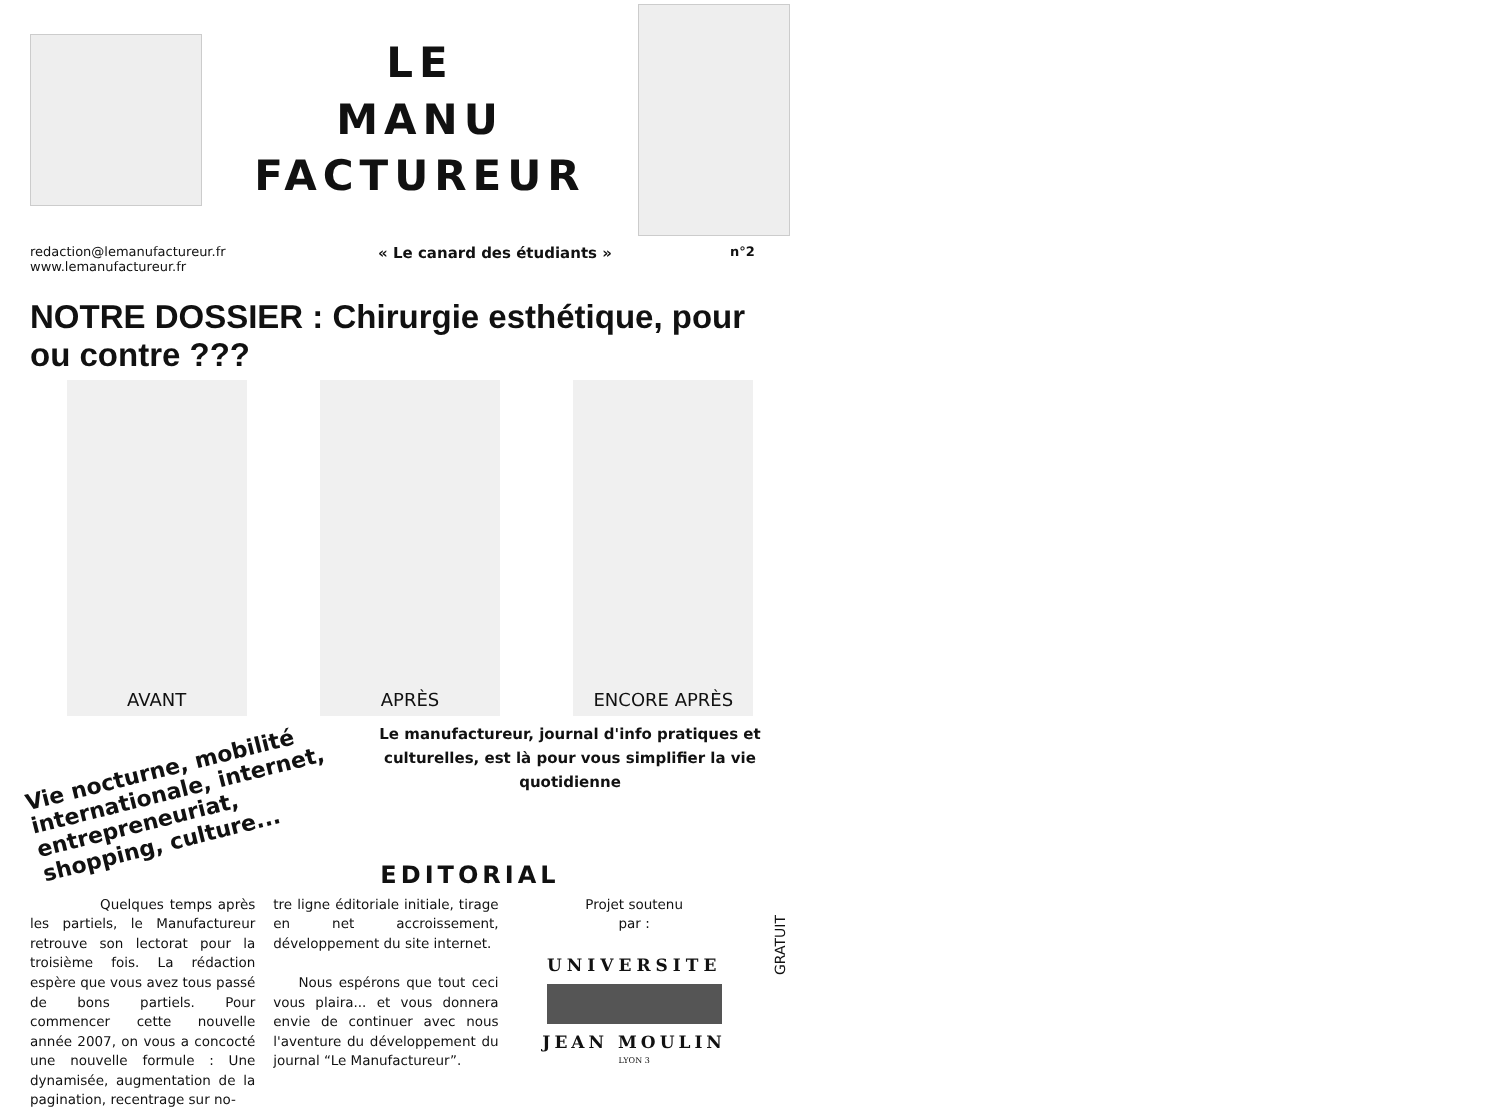LE
MANU
FACTUREUR
redaction@lemanufactureur.fr
www.lemanufactureur.fr
« Le canard des étudiants »
n°2
NOTRE DOSSIER : Chirurgie esthétique, pour ou contre ???
AVANT APRÈS ENCORE APRÈS
Vie nocturne, mobilité internationale, internet, entrepreneuriat, shopping, culture...
Le manufactureur, journal d'info pratiques et culturelles, est là pour vous simplifier la vie quotidienne
EDITORIAL
Quelques temps après les partiels, le Manufactureur retrouve son lectorat pour la troisième fois. La rédaction espère que vous avez tous passé de bons partiels. Pour commencer cette nouvelle année 2007, on vous a concocté une nouvelle formule : Une dynamisée, augmentation de la pagination, recentrage sur no-
tre ligne éditoriale initiale, tirage en net accroissement, développement du site internet.
Nous espérons que tout ceci vous plaira... et vous donnera envie de continuer avec nous l'aventure du développement du journal “Le Manufactureur”.
Projet soutenu
par :
UNIVERSITE
JEAN MOULIN
LYON 3
GRATUIT